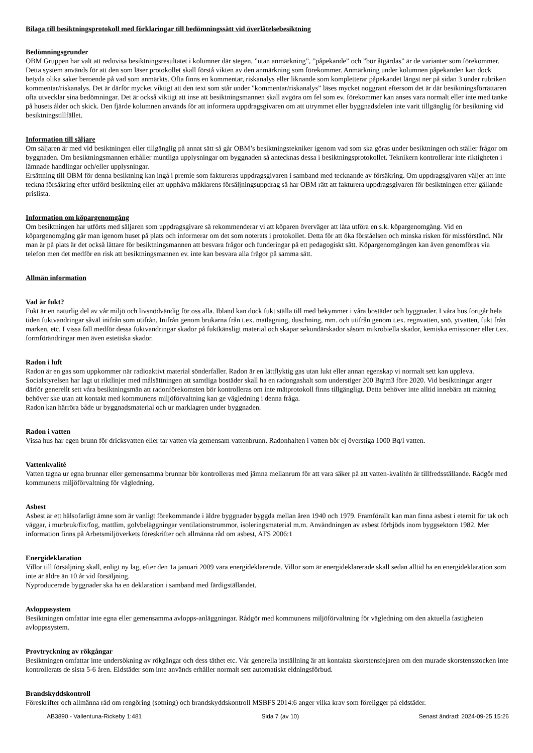Bilaga till besiktningsprotokoll med förklaringar till bedömningssätt vid överlåtelsebesiktning
Bedömningsgrunder
OBM Gruppen har valt att redovisa besiktningsresultatet i kolumner där stegen, ”utan anmärkning”, ”påpekande” och ”bör åtgärdas” är de varianter som förekommer. Detta system används för att den som läser protokollet skall förstå vikten av den anmärkning som förekommer. Anmärkning under kolumnen påpekanden kan dock betyda olika saker beroende på vad som anmärkts. Ofta finns en kommentar, riskanalys eller liknande som kompletterar påpekandet längst ner på sidan 3 under rubriken kommentar/riskanalys. Det är därför mycket viktigt att den text som står under ”kommentar/riskanalys” läses mycket noggrant eftersom det är där besiktningsförrättaren ofta utvecklar sina bedömningar. Det är också viktigt att inse att besiktningsmannen skall avgöra om fel som ev. förekommer kan anses vara normalt eller inte med tanke på husets ålder och skick. Den fjärde kolumnen används för att informera uppdragsgivaren om att utrymmet eller byggnadsdelen inte varit tillgänglig för besiktning vid besiktningstillfället.
Information till säljare
Om säljaren är med vid besiktningen eller tillgänglig på annat sätt så går OBM’s besiktningstekniker igenom vad som ska göras under besiktningen och ställer frågor om byggnaden. Om besiktningsmannen erhåller muntliga upplysningar om byggnaden så antecknas dessa i besiktningsprotokollet. Teknikern kontrollerar inte riktigheten i lämnade handlingar och/eller upplysningar.
Ersättning till OBM för denna besiktning kan ingå i premie som faktureras uppdragsgivaren i samband med tecknande av försäkring. Om uppdragsgivaren väljer att inte teckna försäkring efter utförd besiktning eller att upphäva mäklarens försäljningsuppdrag så har OBM rätt att fakturera uppdragsgivaren för besiktningen efter gällande prislista.
Information om köpargenomgång
Om besiktningen har utförts med säljaren som uppdragsgivare så rekommenderar vi att köparen överväger att låta utföra en s.k. köpargenomgång. Vid en köpargenomgång går man igenom huset på plats och informerar om det som noterats i protokollet. Detta för att öka förståelsen och minska risken för missförstånd. När man är på plats är det också lättare för besiktningsmannen att besvara frågor och funderingar på ett pedagogiskt sätt. Köpargenomgången kan även genomföras via telefon men det medför en risk att besiktningsmannen ev. inte kan besvara alla frågor på samma sätt.
Allmän information
Vad är fukt?
Fukt är en naturlig del av vår miljö och livsnödvändig för oss alla. Ibland kan dock fukt ställa till med bekymmer i våra bostäder och byggnader. I våra hus fortgår hela tiden fuktvandringar såväl inifrån som utifrån. Inifrån genom brukarna från t.ex. matlagning, duschning, mm. och utifrån genom t.ex. regnvatten, snö, ytvatten, fukt från marken, etc. I vissa fall medför dessa fuktvandringar skador på fuktkänsligt material och skapar sekundärskador såsom mikrobiella skador, kemiska emissioner eller t.ex. formförändringar men även estetiska skador.
Radon i luft
Radon är en gas som uppkommer när radioaktivt material sönderfaller. Radon är en lättflyktig gas utan lukt eller annan egenskap vi normalt sett kan uppleva.
Socialstyrelsen har lagt ut riktlinjer med målsättningen att samtliga bostäder skall ha en radongashalt som understiger 200 Bq/m3 före 2020. Vid besiktningar anger därför generellt sett våra besiktningsmän att radonförekomsten bör kontrolleras om inte mätprotokoll finns tillgängligt. Detta behöver inte alltid innebära att mätning behöver ske utan att kontakt med kommunens miljöförvaltning kan ge vägledning i denna fråga.
Radon kan härröra både ur byggnadsmaterial och ur marklagren under byggnaden.
Radon i vatten
Vissa hus har egen brunn för dricksvatten eller tar vatten via gemensam vattenbrunn. Radonhalten i vatten bör ej överstiga 1000 Bq/l vatten.
Vattenkvalité
Vatten tagna ur egna brunnar eller gemensamma brunnar bör kontrolleras med jämna mellanrum för att vara säker på att vatten-kvalitén är tillfredsställande. Rådgör med kommunens miljöförvaltning för vägledning.
Asbest
Asbest är ett hälsofarligt ämne som är vanligt förekommande i äldre byggnader byggda mellan åren 1940 och 1979. Framförallt kan man finna asbest i eternit för tak och väggar, i murbruk/fix/fog, mattlim, golvbeläggningar ventilationstrummor, isoleringsmaterial m.m. Användningen av asbest förbjöds inom byggsektorn 1982. Mer information finns på Arbetsmiljöverkets föreskrifter och allmänna råd om asbest, AFS 2006:1
Energideklaration
Villor till försäljning skall, enligt ny lag, efter den 1a januari 2009 vara energideklarerade. Villor som är energideklarerade skall sedan alltid ha en energideklaration som inte är äldre än 10 år vid försäljning.
Nyproducerade byggnader ska ha en deklaration i samband med färdigställandet.
Avloppssystem
Besiktningen omfattar inte egna eller gemensamma avlopps-anläggningar. Rådgör med kommunens miljöförvaltning för vägledning om den aktuella fastigheten avloppssystem.
Provtryckning av rökgångar
Besiktningen omfattar inte undersökning av rökgångar och dess täthet etc. Vår generella inställning är att kontakta skorstensfejaren om den murade skorstensstocken inte kontrollerats de sista 5-6 åren. Eldstäder som inte används erhåller normalt sett automatiskt eldningsförbud.
Brandskyddskontroll
Föreskrifter och allmänna råd om rengöring (sotning) och brandskyddskontroll MSBFS 2014:6 anger vilka krav som föreligger på eldstäder.
AB3890 - Vallentuna-Rickeby 1:481 Sida 7 (av 10) Senast ändrad: 2024-09-25 15:26